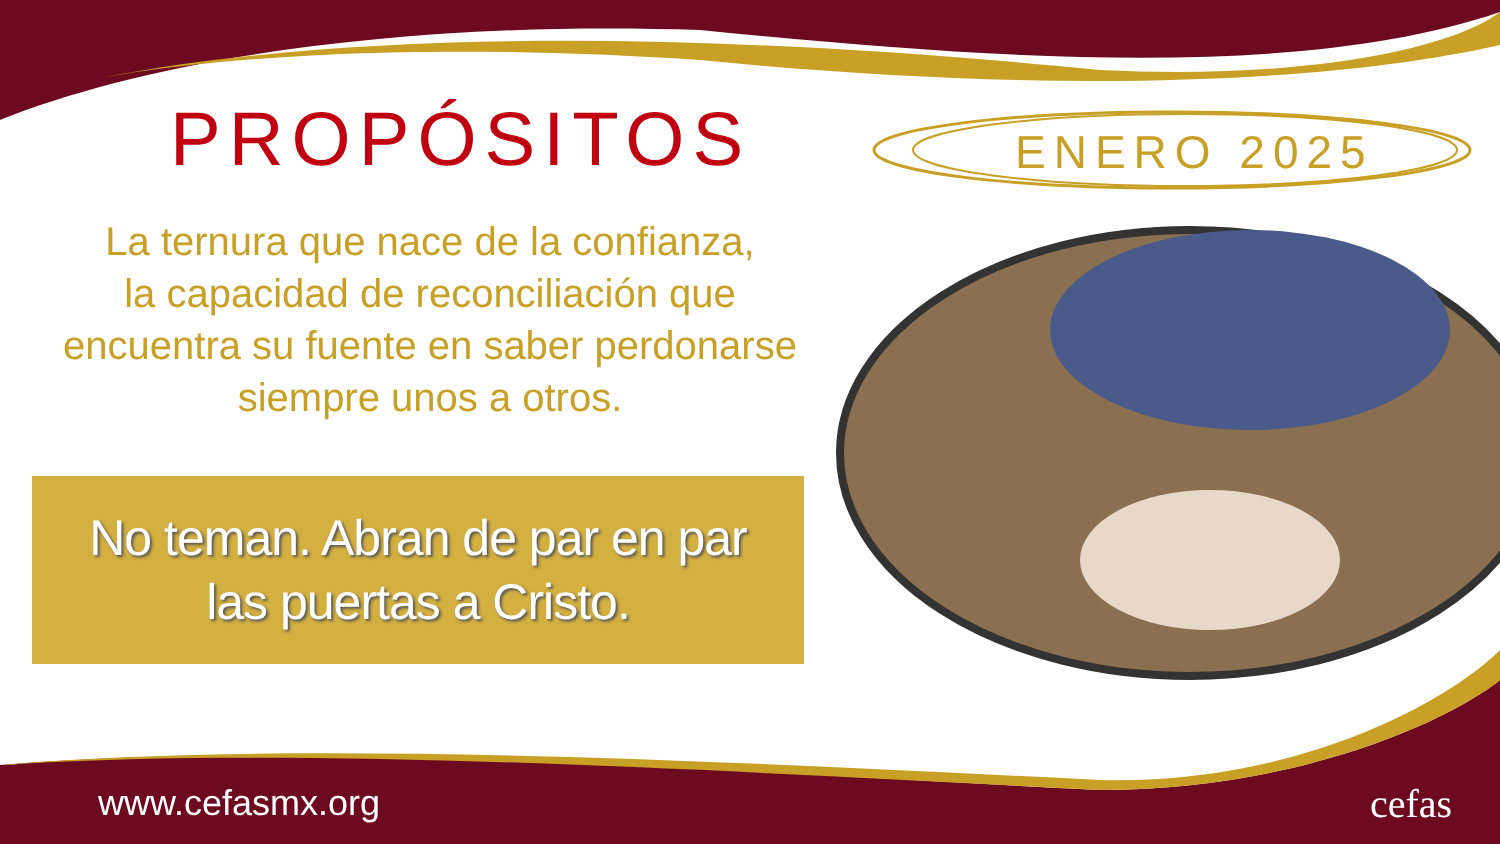PROPÓSITOS ENERO 2025
La ternura que nace de la confianza,
la capacidad de reconciliación que
encuentra su fuente en saber perdonarse
siempre unos a otros.
No teman. Abran de par en par
las puertas a Cristo.
www.cefasmx.org cefas